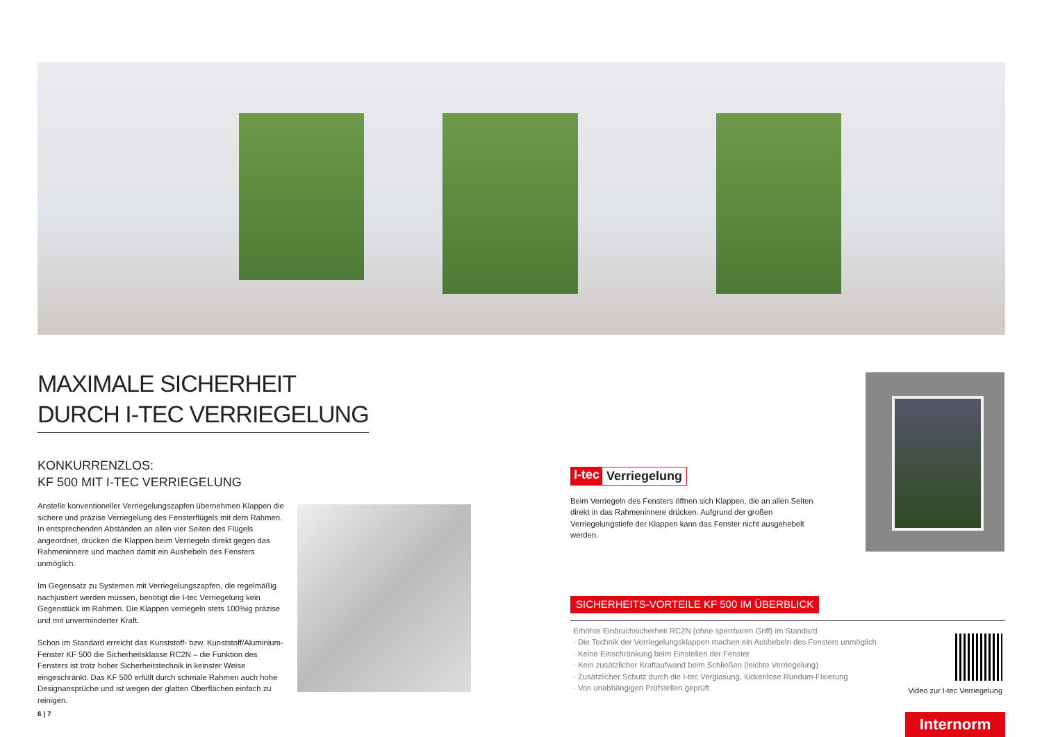MAXIMALE SICHERHEIT
DURCH I-TEC VERRIEGELUNG
KONKURRENZLOS:
KF 500 MIT I-TEC VERRIEGELUNG
Anstelle konventioneller Verriegelungszapfen übernehmen Klappen die sichere und präzise Verriegelung des Fensterflügels mit dem Rahmen. In entsprechenden Abständen an allen vier Seiten des Flügels angeordnet, drücken die Klappen beim Verriegeln direkt gegen das Rahmeninnere und machen damit ein Aushebeln des Fensters unmöglich.
Im Gegensatz zu Systemen mit Verriegelungszapfen, die regelmäßig nachjustiert werden müssen, benötigt die I-tec Verriegelung kein Gegenstück im Rahmen. Die Klappen verriegeln stets 100%ig präzise und mit unverminderter Kraft.
Schon im Standard erreicht das Kunststoff- bzw. Kunststoff/Aluminium-Fenster KF 500 die Sicherheitsklasse RC2N – die Funktion des Fensters ist trotz hoher Sicherheitstechnik in keinster Weise eingeschränkt. Das KF 500 erfüllt durch schmale Rahmen auch hohe Designansprüche und ist wegen der glatten Oberflächen einfach zu reinigen.
I-tec Verriegelung
Beim Verriegeln des Fensters öffnen sich Klappen, die an allen Seiten direkt in das Rahmeninnere drücken. Aufgrund der großen Verriegelungstiefe der Klappen kann das Fenster nicht ausgehebelt werden.
SICHERHEITS-VORTEILE KF 500 IM ÜBERBLICK
Erhöhte Einbruchsicherheit RC2N (ohne sperrbaren Griff) im Standard
· Die Technik der Verriegelungsklappen machen ein Aushebeln des Fensters unmöglich
· Keine Einschränkung beim Einstellen der Fenster
· Kein zusätzlicher Kraftaufwand beim Schließen (leichte Verriegelung)
· Zusätzlicher Schutz durch die I-tec Verglasung, lückenlose Rundum-Fixierung
· Von unabhängigen Prüfstellen geprüft
Video zur I-tec Verriegelung
6 | 7 Internorm